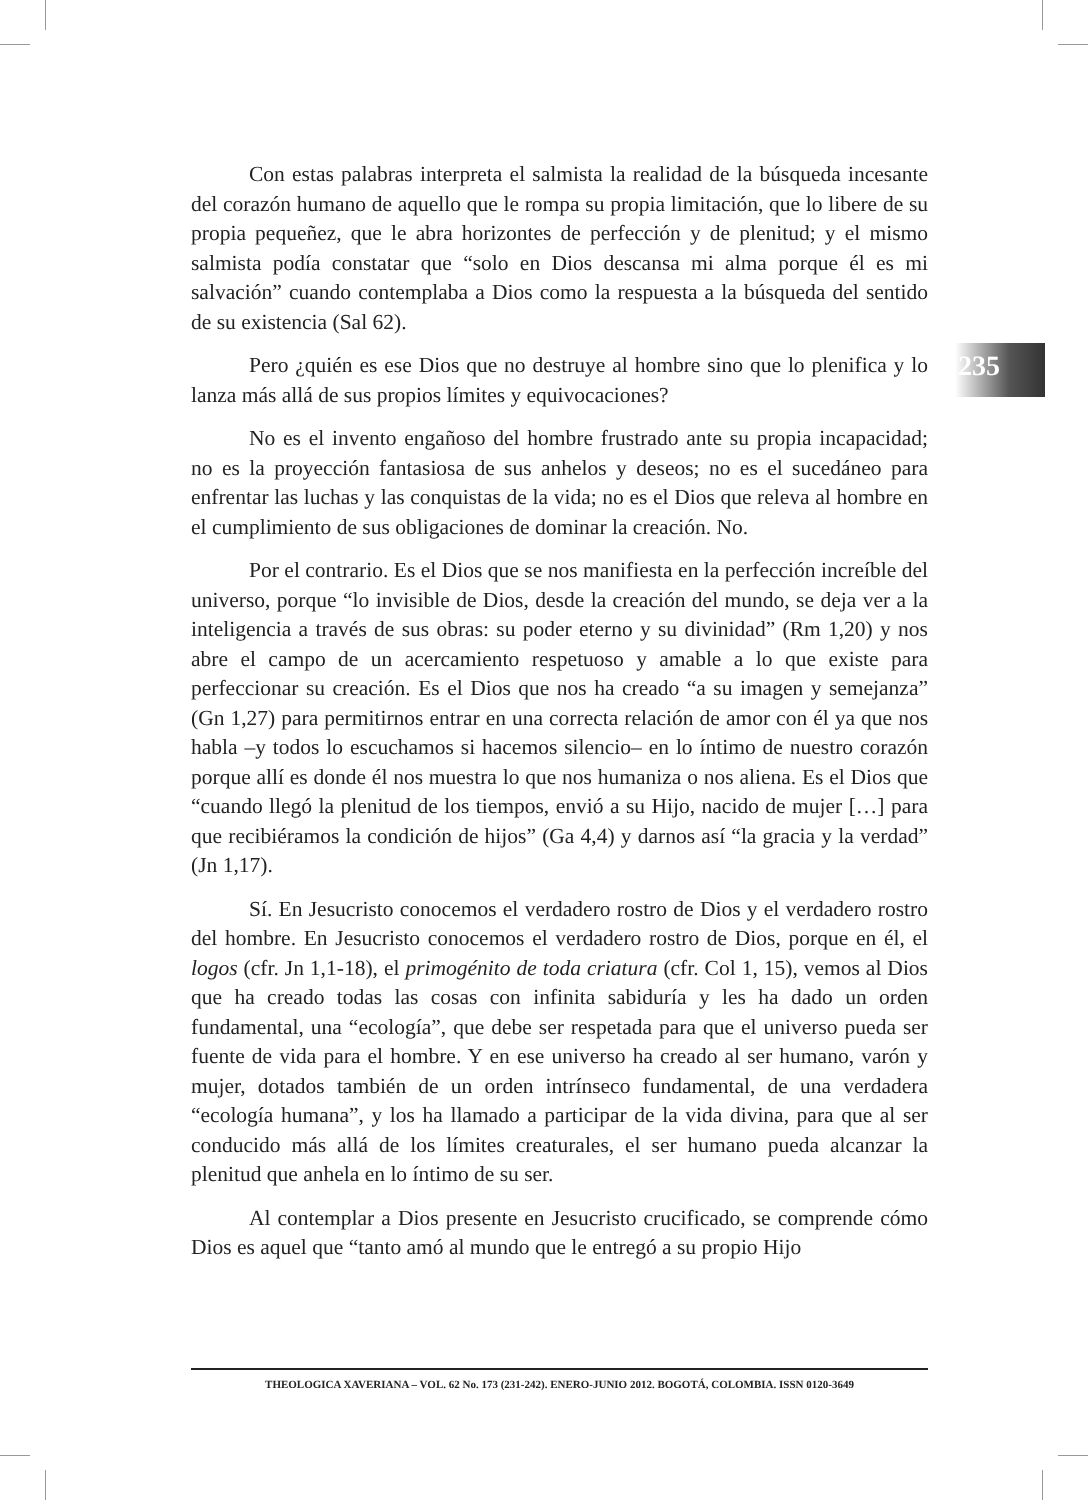Con estas palabras interpreta el salmista la realidad de la búsqueda incesante del corazón humano de aquello que le rompa su propia limitación, que lo libere de su propia pequeñez, que le abra horizontes de perfección y de plenitud; y el mismo salmista podía constatar que “solo en Dios descansa mi alma porque él es mi salvación” cuando contemplaba a Dios como la respuesta a la búsqueda del sentido de su existencia (Sal 62).
Pero ¿quién es ese Dios que no destruye al hombre sino que lo plenifica y lo lanza más allá de sus propios límites y equivocaciones?
No es el invento engañoso del hombre frustrado ante su propia incapacidad; no es la proyección fantasiosa de sus anhelos y deseos; no es el sucedáneo para enfrentar las luchas y las conquistas de la vida; no es el Dios que releva al hombre en el cumplimiento de sus obligaciones de dominar la creación. No.
Por el contrario. Es el Dios que se nos manifiesta en la perfección increíble del universo, porque “lo invisible de Dios, desde la creación del mundo, se deja ver a la inteligencia a través de sus obras: su poder eterno y su divinidad” (Rm 1,20) y nos abre el campo de un acercamiento respetuoso y amable a lo que existe para perfeccionar su creación. Es el Dios que nos ha creado “a su imagen y semejanza” (Gn 1,27) para permitirnos entrar en una correcta relación de amor con él ya que nos habla –y todos lo escuchamos si hacemos silencio– en lo íntimo de nuestro corazón porque allí es donde él nos muestra lo que nos humaniza o nos aliena. Es el Dios que “cuando llegó la plenitud de los tiempos, envió a su Hijo, nacido de mujer […] para que recibiéramos la condición de hijos” (Ga 4,4) y darnos así “la gracia y la verdad” (Jn 1,17).
Sí. En Jesucristo conocemos el verdadero rostro de Dios y el verdadero rostro del hombre. En Jesucristo conocemos el verdadero rostro de Dios, porque en él, el logos (cfr. Jn 1,1-18), el primogénito de toda criatura (cfr. Col 1, 15), vemos al Dios que ha creado todas las cosas con infinita sabiduría y les ha dado un orden fundamental, una “ecología”, que debe ser respetada para que el universo pueda ser fuente de vida para el hombre. Y en ese universo ha creado al ser humano, varón y mujer, dotados también de un orden intrínseco fundamental, de una verdadera “ecología humana”, y los ha llamado a participar de la vida divina, para que al ser conducido más allá de los límites creaturales, el ser humano pueda alcanzar la plenitud que anhela en lo íntimo de su ser.
Al contemplar a Dios presente en Jesucristo crucificado, se comprende cómo Dios es aquel que “tanto amó al mundo que le entregó a su propio Hijo
235
THEOLOGICA XAVERIANA – VOL. 62 No. 173 (231-242). ENERO-JUNIO 2012. BOGOTÁ, COLOMBIA. ISSN 0120-3649